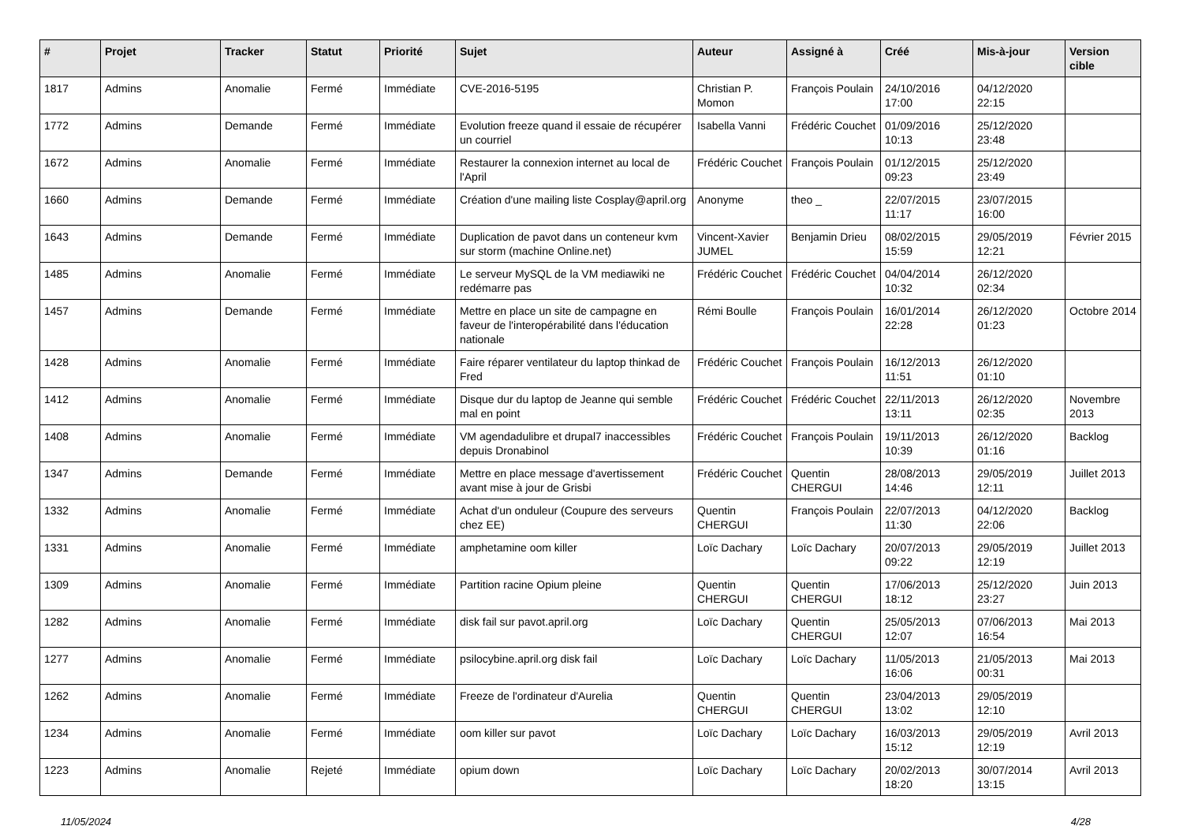| # | Projet | Tracker | Statut | Priorité | Sujet | Auteur | Assigné à | Créé | Mis-à-jour | Version cible |
| --- | --- | --- | --- | --- | --- | --- | --- | --- | --- | --- |
| 1817 | Admins | Anomalie | Fermé | Immédiate | CVE-2016-5195 | Christian P. Momon | François Poulain | 24/10/2016 17:00 | 04/12/2020 22:15 | |
| 1772 | Admins | Demande | Fermé | Immédiate | Evolution freeze quand il essaie de récupérer un courriel | Isabella Vanni | Frédéric Couchet | 01/09/2016 10:13 | 25/12/2020 23:48 | |
| 1672 | Admins | Anomalie | Fermé | Immédiate | Restaurer la connexion internet au local de l'April | Frédéric Couchet | François Poulain | 01/12/2015 09:23 | 25/12/2020 23:49 | |
| 1660 | Admins | Demande | Fermé | Immédiate | Création d'une mailing liste Cosplay@april.org | Anonyme | theo _ | 22/07/2015 11:17 | 23/07/2015 16:00 | |
| 1643 | Admins | Demande | Fermé | Immédiate | Duplication de pavot dans un conteneur kvm sur storm (machine Online.net) | Vincent-Xavier JUMEL | Benjamin Drieu | 08/02/2015 15:59 | 29/05/2019 12:21 | Février 2015 |
| 1485 | Admins | Anomalie | Fermé | Immédiate | Le serveur MySQL de la VM mediawiki ne redémarre pas | Frédéric Couchet | Frédéric Couchet | 04/04/2014 10:32 | 26/12/2020 02:34 | |
| 1457 | Admins | Demande | Fermé | Immédiate | Mettre en place un site de campagne en faveur de l'interopérabilité dans l'éducation nationale | Rémi Boulle | François Poulain | 16/01/2014 22:28 | 26/12/2020 01:23 | Octobre 2014 |
| 1428 | Admins | Anomalie | Fermé | Immédiate | Faire réparer ventilateur du laptop thinkad de Fred | Frédéric Couchet | François Poulain | 16/12/2013 11:51 | 26/12/2020 01:10 | |
| 1412 | Admins | Anomalie | Fermé | Immédiate | Disque dur du laptop de Jeanne qui semble mal en point | Frédéric Couchet | Frédéric Couchet | 22/11/2013 13:11 | 26/12/2020 02:35 | Novembre 2013 |
| 1408 | Admins | Anomalie | Fermé | Immédiate | VM agendadulibre et drupal7 inaccessibles depuis Dronabinol | Frédéric Couchet | François Poulain | 19/11/2013 10:39 | 26/12/2020 01:16 | Backlog |
| 1347 | Admins | Demande | Fermé | Immédiate | Mettre en place message d'avertissement avant mise à jour de Grisbi | Frédéric Couchet | Quentin CHERGUI | 28/08/2013 14:46 | 29/05/2019 12:11 | Juillet 2013 |
| 1332 | Admins | Anomalie | Fermé | Immédiate | Achat d'un onduleur (Coupure des serveurs chez EE) | Quentin CHERGUI | François Poulain | 22/07/2013 11:30 | 04/12/2020 22:06 | Backlog |
| 1331 | Admins | Anomalie | Fermé | Immédiate | amphetamine oom killer | Loïc Dachary | Loïc Dachary | 20/07/2013 09:22 | 29/05/2019 12:19 | Juillet 2013 |
| 1309 | Admins | Anomalie | Fermé | Immédiate | Partition racine Opium pleine | Quentin CHERGUI | Quentin CHERGUI | 17/06/2013 18:12 | 25/12/2020 23:27 | Juin 2013 |
| 1282 | Admins | Anomalie | Fermé | Immédiate | disk fail sur pavot.april.org | Loïc Dachary | Quentin CHERGUI | 25/05/2013 12:07 | 07/06/2013 16:54 | Mai 2013 |
| 1277 | Admins | Anomalie | Fermé | Immédiate | psilocybine.april.org disk fail | Loïc Dachary | Loïc Dachary | 11/05/2013 16:06 | 21/05/2013 00:31 | Mai 2013 |
| 1262 | Admins | Anomalie | Fermé | Immédiate | Freeze de l'ordinateur d'Aurelia | Quentin CHERGUI | Quentin CHERGUI | 23/04/2013 13:02 | 29/05/2019 12:10 | |
| 1234 | Admins | Anomalie | Fermé | Immédiate | oom killer sur pavot | Loïc Dachary | Loïc Dachary | 16/03/2013 15:12 | 29/05/2019 12:19 | Avril 2013 |
| 1223 | Admins | Anomalie | Rejeté | Immédiate | opium down | Loïc Dachary | Loïc Dachary | 20/02/2013 18:20 | 30/07/2014 13:15 | Avril 2013 |
11/05/2024 4/28